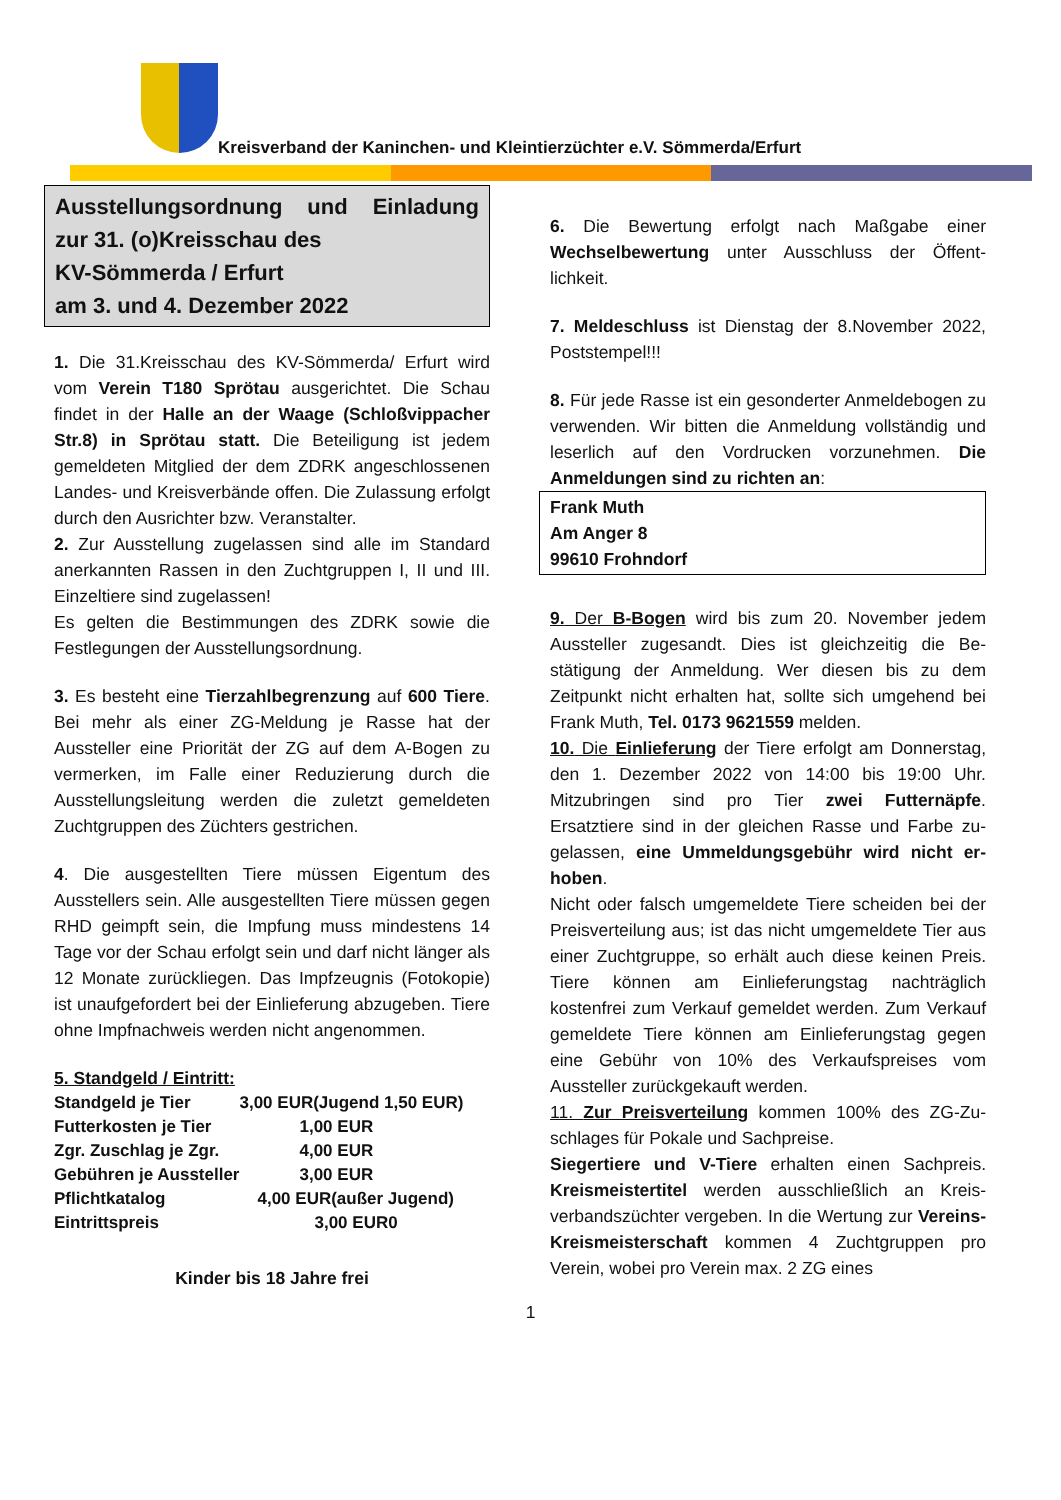Kreisverband der Kaninchen- und Kleintierzüchter e.V. Sömmerda/Erfurt
Ausstellungsordnung und Einladung zur 31. (o)Kreisschau des
KV-Sömmerda / Erfurt
am 3. und 4. Dezember 2022
1. Die 31.Kreisschau des KV-Sömmerda/ Erfurt wird vom Verein T180 Sprötau ausgerichtet. Die Schau findet in der Halle an der Waage (Schloß­vippacher Str.8) in Sprötau statt. Die Beteiligung ist jedem gemeldeten Mitglied der dem ZDRK an­geschlossenen Landes- und Kreisverbände offen. Die Zulassung erfolgt durch den Ausrichter bzw. Veranstalter.
2. Zur Ausstellung zugelassen sind alle im Standard anerkannten Rassen in den Zuchtgruppen I, II und III. Einzeltiere sind zugelassen!
Es gelten die Bestimmungen des ZDRK sowie die Festlegungen der Ausstellungsordnung.
3. Es besteht eine Tierzahlbegrenzung auf 600 Tiere. Bei mehr als einer ZG-Meldung je Rasse hat der Aussteller eine Priorität der ZG auf dem A-Bo­gen zu vermerken, im Falle einer Reduzierung durch die Ausstellungsleitung werden die zuletzt gemeldeten Zuchtgruppen des Züchters gestri­chen.
4. Die ausgestellten Tiere müssen Eigentum des Ausstellers sein. Alle ausgestellten Tiere müssen gegen RHD geimpft sein, die Impfung muss min­destens 14 Tage vor der Schau erfolgt sein und darf nicht länger als 12 Monate zurückliegen. Das Impfzeugnis (Fotokopie) ist unaufgefordert bei der Einlieferung abzugeben. Tiere ohne Impfnachweis werden nicht angenommen.
5. Standgeld / Eintritt:
| Standgeld je Tier | 3,00 EUR(Jugend 1,50 EUR) |
| Futterkosten je Tier | 1,00 EUR |
| Zgr. Zuschlag je Zgr. | 4,00 EUR |
| Gebühren je Aussteller | 3,00 EUR |
| Pflichtkatalog | 4,00 EUR(außer Jugend) |
| Eintrittspreis | 3,00 EUR0 |
Kinder bis 18 Jahre frei
6. Die Bewertung erfolgt nach Maßgabe einer Wechselbewertung unter Ausschluss der Öffent­lichkeit.
7. Meldeschluss ist Dienstag der 8.November 2022, Poststempel!!!
8. Für jede Rasse ist ein gesonderter Anmeldebo­gen zu verwenden. Wir bitten die Anmeldung voll­ständig und leserlich auf den Vordrucken vorzu­nehmen. Die Anmeldungen sind zu richten an:
Frank Muth
Am Anger 8
99610 Frohndorf
9. Der B-Bogen wird bis zum 20. November jedem Aussteller zugesandt. Dies ist gleichzeitig die Be­stätigung der Anmeldung. Wer diesen bis zu dem Zeitpunkt nicht erhalten hat, sollte sich umgehend bei Frank Muth, Tel. 0173 9621559 melden.
10. Die Einlieferung der Tiere erfolgt am Donners­tag, den 1. Dezember 2022 von 14:00 bis 19:00 Uhr. Mitzubringen sind pro Tier zwei Futternäpfe. Ersatztiere sind in der gleichen Rasse und Farbe zu­gelassen, eine Ummeldungsgebühr wird nicht er­hoben.
Nicht oder falsch umgemeldete Tiere scheiden bei der Preisverteilung aus; ist das nicht umgemeldete Tier aus einer Zuchtgruppe, so erhält auch diese keinen Preis. Tiere können am Einlieferungstag nachträglich kostenfrei zum Verkauf gemeldet werden. Zum Verkauf gemeldete Tiere können am Einlieferungstag gegen eine Gebühr von 10% des Verkaufspreises vom Aussteller zurückgekauft werden.
11. Zur Preisverteilung kommen 100% des ZG-Zu­schlages für Pokale und Sachpreise.
Siegertiere und V-Tiere erhalten einen Sachpreis. Kreismeistertitel werden ausschließlich an Kreis­verbandszüchter vergeben. In die Wertung zur Vereins-Kreismeisterschaft kommen 4 Zuchtgrup­pen pro Verein, wobei pro Verein max. 2 ZG eines
1